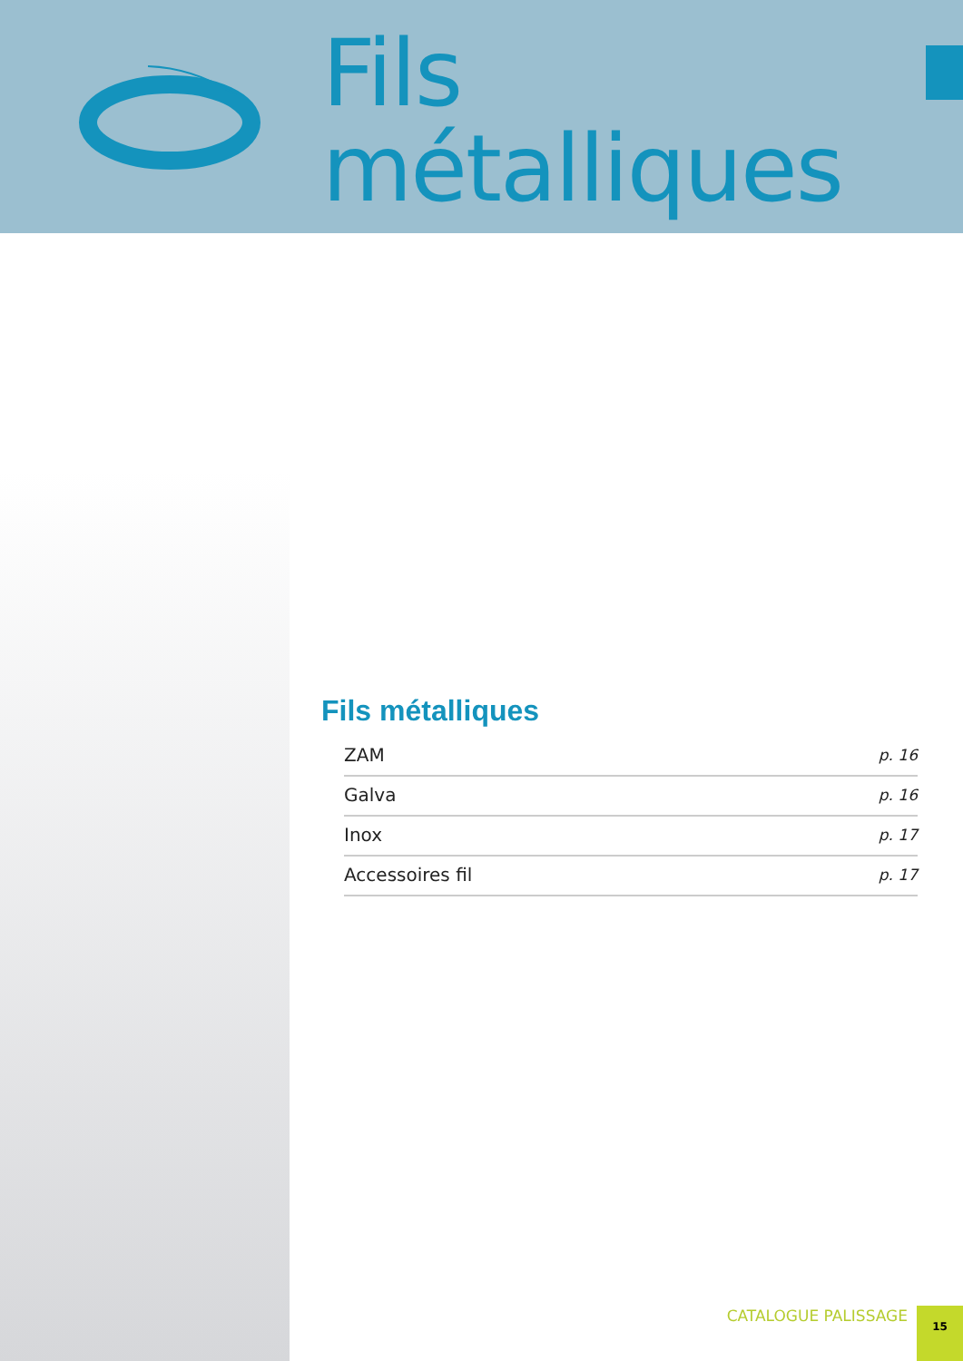Fils
métalliques
Fils métalliques
| ZAM | p. 16 |
| Galva | p. 16 |
| Inox | p. 17 |
| Accessoires fil | p. 17 |
CATALOGUE PALISSAGE
15